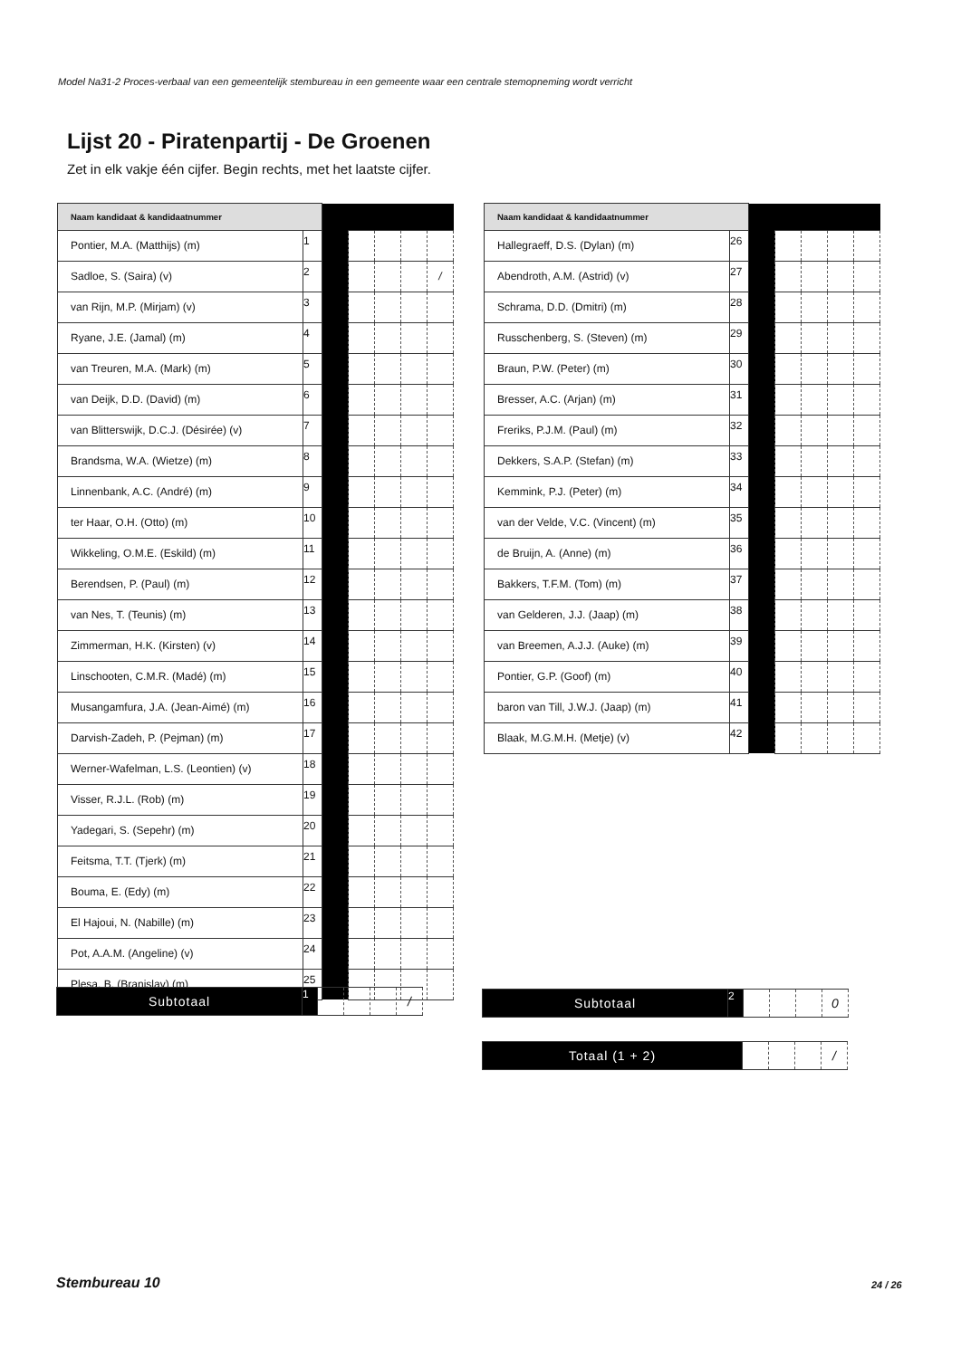Model Na31-2 Proces-verbaal van een gemeentelijk stembureau in een gemeente waar een centrale stemopneming wordt verricht
Lijst 20 - Piratenpartij - De Groenen
Zet in elk vakje één cijfer. Begin rechts, met het laatste cijfer.
| Naam kandidaat & kandidaatnummer | | | | | | |
| Pontier, M.A. (Matthijs) (m) | 1 | | | | | |
| Sadloe, S. (Saira) (v) | 2 | | | | | / |
| van Rijn, M.P. (Mirjam) (v) | 3 | | | | | |
| Ryane, J.E. (Jamal) (m) | 4 | | | | | |
| van Treuren, M.A. (Mark) (m) | 5 | | | | | |
| van Deijk, D.D. (David) (m) | 6 | | | | | |
| van Blitterswijk, D.C.J. (Désirée) (v) | 7 | | | | | |
| Brandsma, W.A. (Wietze) (m) | 8 | | | | | |
| Linnenbank, A.C. (André) (m) | 9 | | | | | |
| ter Haar, O.H. (Otto) (m) | 10 | | | | | |
| Wikkeling, O.M.E. (Eskild) (m) | 11 | | | | | |
| Berendsen, P. (Paul) (m) | 12 | | | | | |
| van Nes, T. (Teunis) (m) | 13 | | | | | |
| Zimmerman, H.K. (Kirsten) (v) | 14 | | | | | |
| Linschooten, C.M.R. (Madé) (m) | 15 | | | | | |
| Musangamfura, J.A. (Jean-Aimé) (m) | 16 | | | | | |
| Darvish-Zadeh, P. (Pejman) (m) | 17 | | | | | |
| Werner-Wafelman, L.S. (Leontien) (v) | 18 | | | | | |
| Visser, R.J.L. (Rob) (m) | 19 | | | | | |
| Yadegari, S. (Sepehr) (m) | 20 | | | | | |
| Feitsma, T.T. (Tjerk) (m) | 21 | | | | | |
| Bouma, E. (Edy) (m) | 22 | | | | | |
| El Hajoui, N. (Nabille) (m) | 23 | | | | | |
| Pot, A.A.M. (Angeline) (v) | 24 | | | | | |
| Plesa, B. (Branislav) (m) | 25 | | | | | |
| Naam kandidaat & kandidaatnummer | | | | | | |
| Hallegraeff, D.S. (Dylan) (m) | 26 | | | | | |
| Abendroth, A.M. (Astrid) (v) | 27 | | | | | |
| Schrama, D.D. (Dmitri) (m) | 28 | | | | | |
| Russchenberg, S. (Steven) (m) | 29 | | | | | |
| Braun, P.W. (Peter) (m) | 30 | | | | | |
| Bresser, A.C. (Arjan) (m) | 31 | | | | | |
| Freriks, P.J.M. (Paul) (m) | 32 | | | | | |
| Dekkers, S.A.P. (Stefan) (m) | 33 | | | | | |
| Kemmink, P.J. (Peter) (m) | 34 | | | | | |
| van der Velde, V.C. (Vincent) (m) | 35 | | | | | |
| de Bruijn, A. (Anne) (m) | 36 | | | | | |
| Bakkers, T.F.M. (Tom) (m) | 37 | | | | | |
| van Gelderen, J.J. (Jaap) (m) | 38 | | | | | |
| van Breemen, A.J.J. (Auke) (m) | 39 | | | | | |
| Pontier, G.P. (Goof) (m) | 40 | | | | | |
| baron van Till, J.W.J. (Jaap) (m) | 41 | | | | | |
| Blaak, M.G.M.H. (Metje) (v) | 42 | | | | | |
| Subtotaal | 1 | | | | / |
| Subtotaal | 2 | | | | 0 |
| Totaal (1 + 2) | | | | / |
Stembureau 10 24 / 26